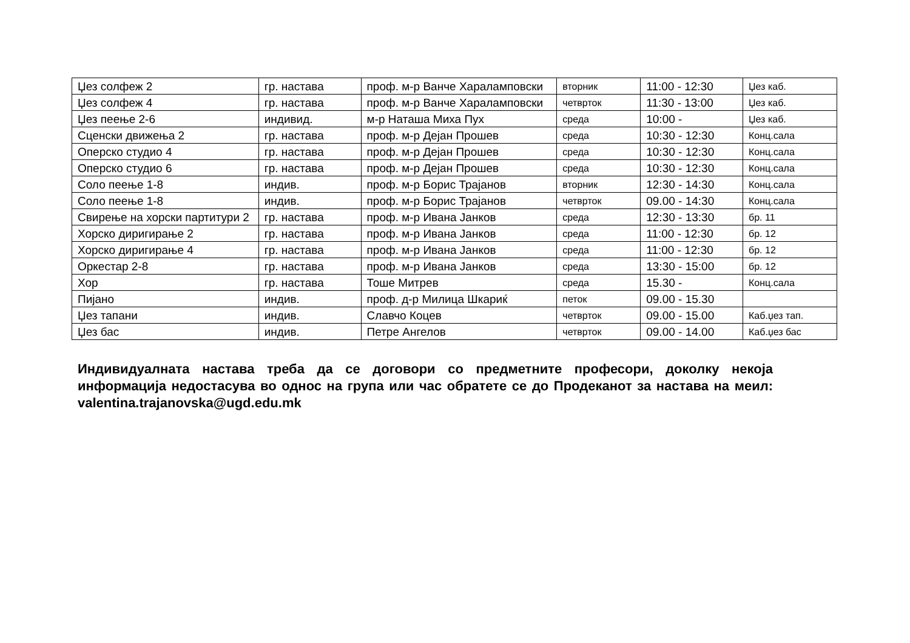| Џез солфеж 2 | гр. настава | проф. м-р Ванче Хараламповски | вторник | 11:00 - 12:30 | Џез каб. |
| Џез солфеж 4 | гр. настава | проф. м-р Ванче Хараламповски | четврток | 11:30 - 13:00 | Џез каб. |
| Џез пеење 2-6 | индивид. | м-р Наташа Миха Пух | среда | 10:00 - | Џез каб. |
| Сценски движења 2 | гр. настава | проф. м-р Дејан Прошев | среда | 10:30 - 12:30 | Конц.сала |
| Оперско студио 4 | гр. настава | проф. м-р Дејан Прошев | среда | 10:30 - 12:30 | Конц.сала |
| Оперско студио 6 | гр. настава | проф. м-р Дејан Прошев | среда | 10:30 - 12:30 | Конц.сала |
| Соло пеење 1-8 | индив. | проф. м-р Борис Трајанов | вторник | 12:30 - 14:30 | Конц.сала |
| Соло пеење 1-8 | индив. | проф. м-р Борис Трајанов | четврток | 09.00 - 14:30 | Конц.сала |
| Свирење на хорски партитури 2 | гр. настава | проф. м-р Ивана Јанков | среда | 12:30 - 13:30 | бр. 11 |
| Хорско диригирање 2 | гр. настава | проф. м-р Ивана Јанков | среда | 11:00 - 12:30 | бр. 12 |
| Хорско диригирање 4 | гр. настава | проф. м-р Ивана Јанков | среда | 11:00 - 12:30 | бр. 12 |
| Оркестар 2-8 | гр. настава | проф. м-р Ивана Јанков | среда | 13:30 - 15:00 | бр. 12 |
| Хор | гр. настава | Тоше Митрев | среда | 15.30 - | Конц.сала |
| Пијано | индив. | проф. д-р Милица Шкариќ | петок | 09.00 - 15.30 | |
| Џез тапани | индив. | Славчо Коцев | четврток | 09.00 - 15.00 | Каб.џез тап. |
| Џез бас | индив. | Петре Ангелов | четврток | 09.00 - 14.00 | Каб.џез бас |
Индивидуалната настава треба да се договори со предметните професори, доколку некоја информација недостасува во однос на група или час обратете се до Продеканот за настава на меил: valentina.trajanovska@ugd.edu.mk